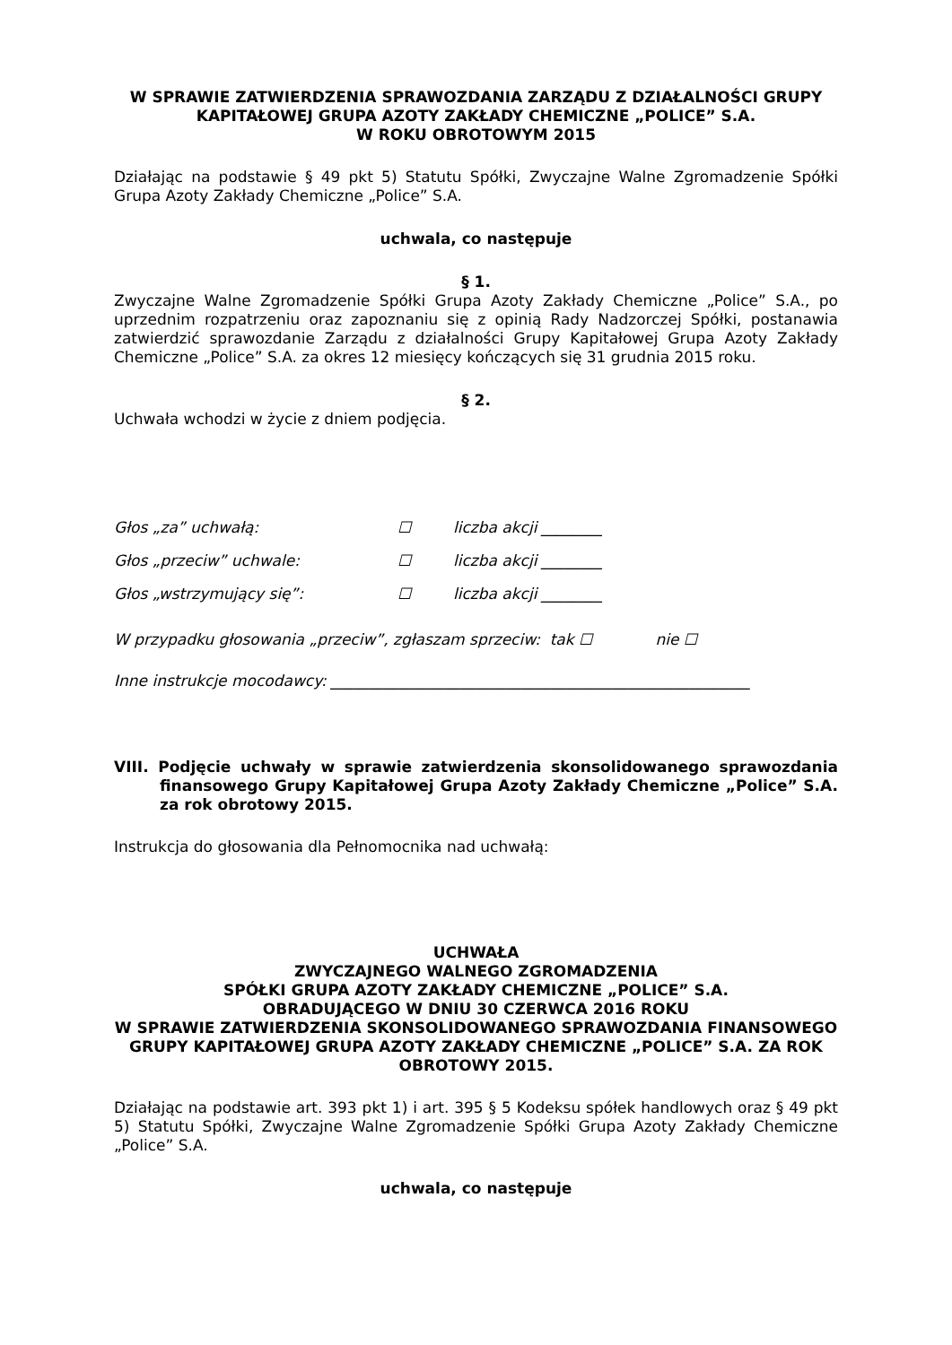W SPRAWIE ZATWIERDZENIA SPRAWOZDANIA ZARZĄDU Z DZIAŁALNOŚCI GRUPY
KAPITAŁOWEJ GRUPA AZOTY ZAKŁADY CHEMICZNE „POLICE” S.A.
W ROKU OBROTOWYM 2015
Działając na podstawie § 49 pkt 5) Statutu Spółki, Zwyczajne Walne Zgromadzenie Spółki Grupa Azoty Zakłady Chemiczne „Police” S.A.
uchwala, co następuje
§ 1.
Zwyczajne Walne Zgromadzenie Spółki Grupa Azoty Zakłady Chemiczne „Police” S.A., po uprzednim rozpatrzeniu oraz zapoznaniu się z opinią Rady Nadzorczej Spółki, postanawia zatwierdzić sprawozdanie Zarządu z działalności Grupy Kapitałowej Grupa Azoty Zakłady Chemiczne „Police” S.A. za okres 12 miesięcy kończących się 31 grudnia 2015 roku.
§ 2.
Uchwała wchodzi w życie z dniem podjęcia.
Głos „za” uchwałą: ☐ liczba akcji ________
Głos „przeciw” uchwale: ☐ liczba akcji ________
Głos „wstrzymujący się”: ☐ liczba akcji ________
W przypadku głosowania „przeciw”, zgłaszam sprzeciw: tak ☐ nie ☐
Inne instrukcje mocodawcy: _______________________________________________________
VIII. Podjęcie uchwały w sprawie zatwierdzenia skonsolidowanego sprawozdania finansowego Grupy Kapitałowej Grupa Azoty Zakłady Chemiczne „Police” S.A. za rok obrotowy 2015.
Instrukcja do głosowania dla Pełnomocnika nad uchwałą:
UCHWAŁA
ZWYCZAJNEGO WALNEGO ZGROMADZENIA
SPÓŁKI GRUPA AZOTY ZAKŁADY CHEMICZNE „POLICE” S.A.
OBRADUJĄCEGO W DNIU 30 CZERWCA 2016 ROKU
W SPRAWIE ZATWIERDZENIA SKONSOLIDOWANEGO SPRAWOZDANIA FINANSOWEGO
GRUPY KAPITAŁOWEJ GRUPA AZOTY ZAKŁADY CHEMICZNE „POLICE” S.A. ZA ROK
OBROTOWY 2015.
Działając na podstawie art. 393 pkt 1) i art. 395 § 5 Kodeksu spółek handlowych oraz § 49 pkt 5) Statutu Spółki, Zwyczajne Walne Zgromadzenie Spółki Grupa Azoty Zakłady Chemiczne „Police” S.A.
uchwala, co następuje